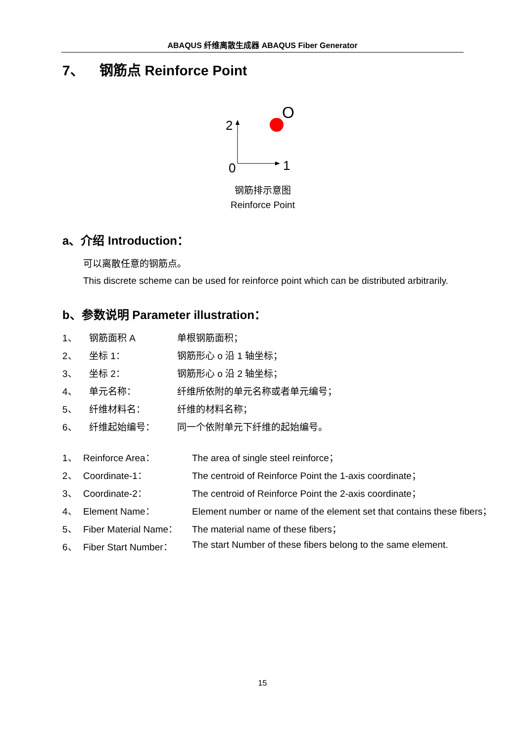ABAQUS 纤维离散生成器 ABAQUS Fiber Generator
7、 钢筋点 Reinforce Point
2
0
1
O
钢筋排示意图
Reinforce Point
a、介绍 Introduction：
可以离散任意的钢筋点。
This discrete scheme can be used for reinforce point which can be distributed arbitrarily.
b、参数说明 Parameter illustration：
1、 钢筋面积 A 单根钢筋面积；
2、 坐标 1： 钢筋形心 o 沿 1 轴坐标；
3、 坐标 2： 钢筋形心 o 沿 2 轴坐标；
4、 单元名称： 纤维所依附的单元名称或者单元编号；
5、 纤维材料名： 纤维的材料名称；
6、 纤维起始编号： 同一个依附单元下纤维的起始编号。
1、 Reinforce Area： The area of single steel reinforce；
2、 Coordinate-1： The centroid of Reinforce Point the 1-axis coordinate；
3、 Coordinate-2： The centroid of Reinforce Point the 2-axis coordinate；
4、 Element Name： Element number or name of the element set that contains these fibers；
5、 Fiber Material Name： The material name of these fibers；
6、 Fiber Start Number： The start Number of these fibers belong to the same element.
15